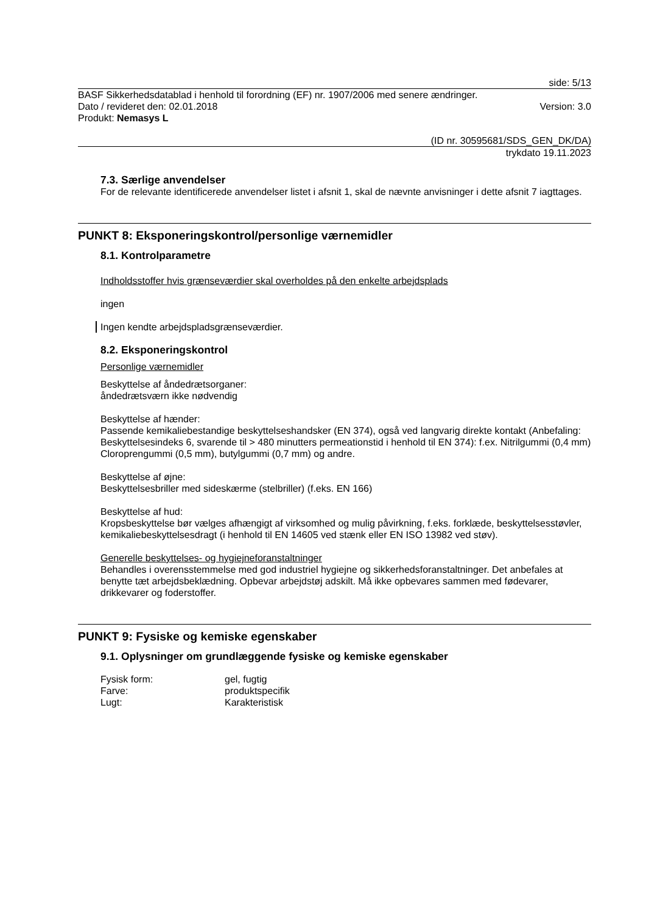side: 5/13
BASF Sikkerhedsdatablad i henhold til forordning (EF) nr. 1907/2006 med senere ændringer.
Dato / revideret den: 02.01.2018 Version: 3.0
Produkt: Nemasys L
(ID nr. 30595681/SDS_GEN_DK/DA)
trykdato 19.11.2023
7.3. Særlige anvendelser
For de relevante identificerede anvendelser listet i afsnit 1, skal de nævnte anvisninger i dette afsnit 7 iagttages.
PUNKT 8: Eksponeringskontrol/personlige værnemidler
8.1. Kontrolparametre
Indholdsstoffer hvis grænseværdier skal overholdes på den enkelte arbejdsplads
ingen
Ingen kendte arbejdspladsgrænseværdier.
8.2. Eksponeringskontrol
Personlige værnemidler
Beskyttelse af åndedrætsorganer:
åndedrætsværn ikke nødvendig
Beskyttelse af hænder:
Passende kemikaliebestandige beskyttelseshandsker (EN 374), også ved langvarig direkte kontakt (Anbefaling: Beskyttelsesindeks 6, svarende til > 480 minutters permeationstid i henhold til EN 374): f.ex. Nitrilgummi (0,4 mm) Cloroprengummi (0,5 mm), butylgummi (0,7 mm) og andre.
Beskyttelse af øjne:
Beskyttelsesbriller med sideskærme (stelbriller) (f.eks. EN 166)
Beskyttelse af hud:
Kropsbeskyttelse bør vælges afhængigt af virksomhed og mulig påvirkning, f.eks. forklæde, beskyttelsesstøvler, kemikaliebeskyttelsesdragt (i henhold til EN 14605 ved stænk eller EN ISO 13982 ved støv).
Generelle beskyttelses- og hygiejneforanstaltninger
Behandles i overensstemmelse med god industriel hygiejne og sikkerhedsforanstaltninger. Det anbefales at benytte tæt arbejdsbeklædning. Opbevar arbejdstøj adskilt. Må ikke opbevares sammen med fødevarer, drikkevarer og foderstoffer.
PUNKT 9: Fysiske og kemiske egenskaber
9.1. Oplysninger om grundlæggende fysiske og kemiske egenskaber
| Fysisk form: | gel, fugtig |
| Farve: | produktspecifik |
| Lugt: | Karakteristisk |